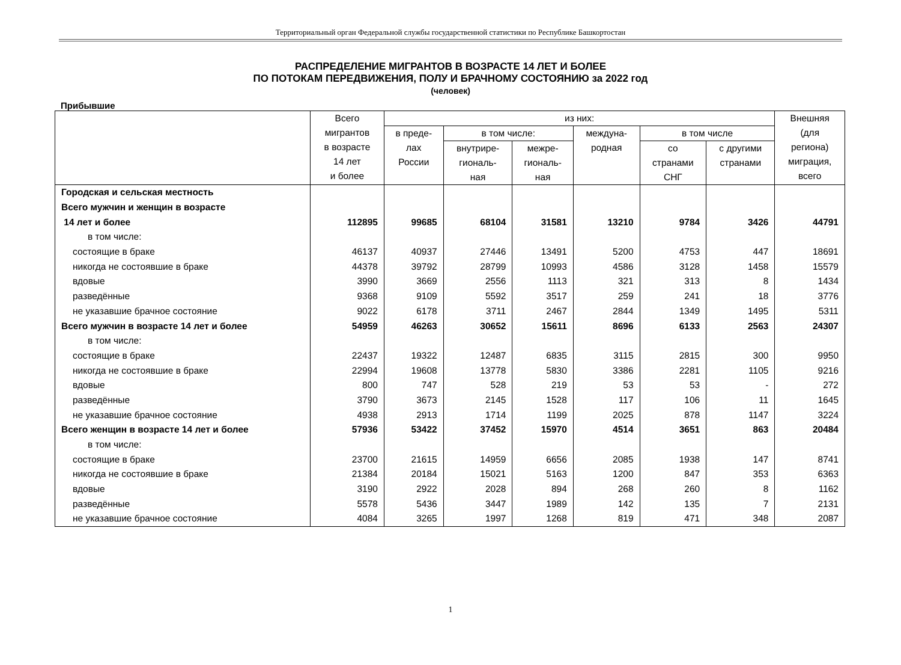Территориальный орган Федеральной службы государственной статистики по Республике Башкортостан
РАСПРЕДЕЛЕНИЕ МИГРАНТОВ В ВОЗРАСТЕ 14 ЛЕТ И БОЛЕЕ
ПО ПОТОКАМ ПЕРЕДВИЖЕНИЯ, ПОЛУ И БРАЧНОМУ СОСТОЯНИЮ за 2022 год
(человек)
Прибывшие
| | Всего мигрантов в возрасте 14 лет и более | из них: | | | | | | Внешняя (для региона) миграция, всего |
| --- | --- | --- | --- | --- | --- | --- | --- | --- |
| | | в преде- лах России | в том числе: | | междуна- родная | в том числе | | |
| | | | внутрире- гиональ- ная | межре- гиональ- ная | | со странами СНГ | с другими странами | |
| Городская и сельская местность | | | | | | | | |
| Всего мужчин и женщин в возрасте | | | | | | | | |
| 14 лет и более | 112895 | 99685 | 68104 | 31581 | 13210 | 9784 | 3426 | 44791 |
| в том числе: | | | | | | | | |
| состоящие в браке | 46137 | 40937 | 27446 | 13491 | 5200 | 4753 | 447 | 18691 |
| никогда не состоявшие в браке | 44378 | 39792 | 28799 | 10993 | 4586 | 3128 | 1458 | 15579 |
| вдовые | 3990 | 3669 | 2556 | 1113 | 321 | 313 | 8 | 1434 |
| разведённые | 9368 | 9109 | 5592 | 3517 | 259 | 241 | 18 | 3776 |
| не указавшие брачное состояние | 9022 | 6178 | 3711 | 2467 | 2844 | 1349 | 1495 | 5311 |
| Всего мужчин в возрасте 14 лет и более | 54959 | 46263 | 30652 | 15611 | 8696 | 6133 | 2563 | 24307 |
| в том числе: | | | | | | | | |
| состоящие в браке | 22437 | 19322 | 12487 | 6835 | 3115 | 2815 | 300 | 9950 |
| никогда не состоявшие в браке | 22994 | 19608 | 13778 | 5830 | 3386 | 2281 | 1105 | 9216 |
| вдовые | 800 | 747 | 528 | 219 | 53 | 53 | - | 272 |
| разведённые | 3790 | 3673 | 2145 | 1528 | 117 | 106 | 11 | 1645 |
| не указавшие брачное состояние | 4938 | 2913 | 1714 | 1199 | 2025 | 878 | 1147 | 3224 |
| Всего женщин в возрасте 14 лет и более | 57936 | 53422 | 37452 | 15970 | 4514 | 3651 | 863 | 20484 |
| в том числе: | | | | | | | | |
| состоящие в браке | 23700 | 21615 | 14959 | 6656 | 2085 | 1938 | 147 | 8741 |
| никогда не состоявшие в браке | 21384 | 20184 | 15021 | 5163 | 1200 | 847 | 353 | 6363 |
| вдовые | 3190 | 2922 | 2028 | 894 | 268 | 260 | 8 | 1162 |
| разведённые | 5578 | 5436 | 3447 | 1989 | 142 | 135 | 7 | 2131 |
| не указавшие брачное состояние | 4084 | 3265 | 1997 | 1268 | 819 | 471 | 348 | 2087 |
1